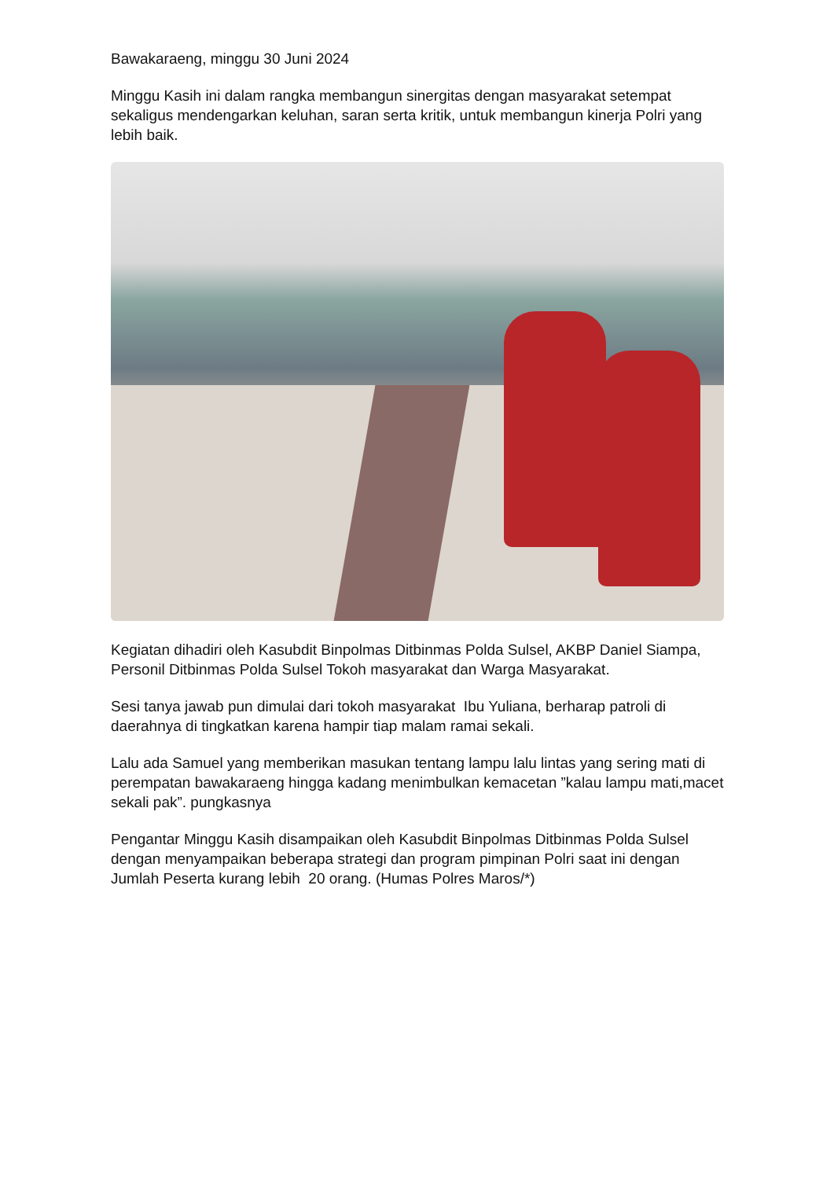Bawakaraeng, minggu 30 Juni 2024
Minggu Kasih ini dalam rangka membangun sinergitas dengan masyarakat setempat sekaligus mendengarkan keluhan, saran serta kritik, untuk membangun kinerja Polri yang lebih baik.
Kegiatan dihadiri oleh Kasubdit Binpolmas Ditbinmas Polda Sulsel, AKBP Daniel Siampa, Personil Ditbinmas Polda Sulsel Tokoh masyarakat dan Warga Masyarakat.
Sesi tanya jawab pun dimulai dari tokoh masyarakat Ibu Yuliana, berharap patroli di daerahnya di tingkatkan karena hampir tiap malam ramai sekali.
Lalu ada Samuel yang memberikan masukan tentang lampu lalu lintas yang sering mati di perempatan bawakaraeng hingga kadang menimbulkan kemacetan ”kalau lampu mati,macet sekali pak”. pungkasnya
Pengantar Minggu Kasih disampaikan oleh Kasubdit Binpolmas Ditbinmas Polda Sulsel dengan menyampaikan beberapa strategi dan program pimpinan Polri saat ini dengan Jumlah Peserta kurang lebih 20 orang. (Humas Polres Maros/*)